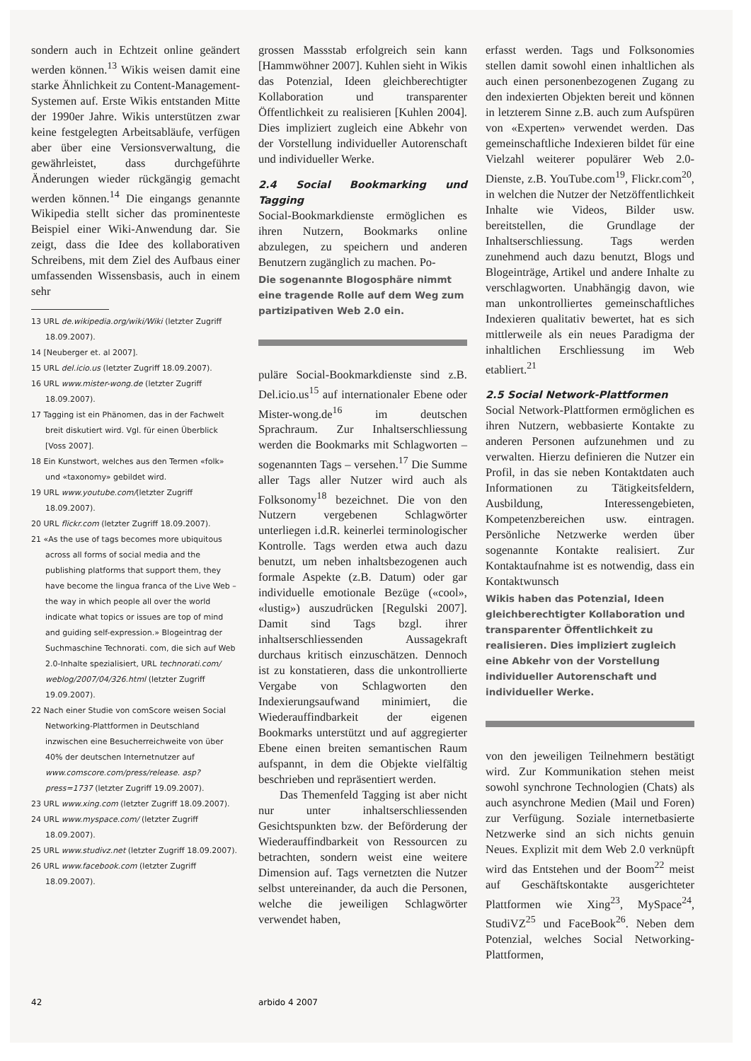sondern auch in Echtzeit online geändert werden können.<sup>13</sup> Wikis weisen damit eine starke Ähnlichkeit zu Content-Management-Systemen auf. Erste Wikis entstanden Mitte der 1990er Jahre. Wikis unterstützen zwar keine festgelegten Arbeitsabläufe, verfügen aber über eine Versionsverwaltung, die gewährleistet, dass durchgeführte Änderungen wieder rückgängig gemacht werden können.<sup>14</sup> Die eingangs genannte Wikipedia stellt sicher das prominenteste Beispiel einer Wiki-Anwendung dar. Sie zeigt, dass die Idee des kollaborativen Schreibens, mit dem Ziel des Aufbaus einer umfassenden Wissensbasis, auch in einem sehr
13 URL de.wikipedia.org/wiki/Wiki (letzter Zugriff 18.09.2007).
14 [Neuberger et. al 2007].
15 URL del.icio.us (letzter Zugriff 18.09.2007).
16 URL www.mister-wong.de (letzter Zugriff 18.09.2007).
17 Tagging ist ein Phänomen, das in der Fachwelt breit diskutiert wird. Vgl. für einen Überblick [Voss 2007].
18 Ein Kunstwort, welches aus den Termen «folk» und «taxonomy» gebildet wird.
19 URL www.youtube.com/(letzter Zugriff 18.09.2007).
20 URL flickr.com (letzter Zugriff 18.09.2007).
21 «As the use of tags becomes more ubiquitous across all forms of social media and the publishing platforms that support them, they have become the lingua franca of the Live Web – the way in which people all over the world indicate what topics or issues are top of mind and guiding self-expression.» Blogeintrag der Suchmaschine Technorati. com, die sich auf Web 2.0-Inhalte spezialisiert, URL technorati.com/ weblog/2007/04/326.html (letzter Zugriff 19.09.2007).
22 Nach einer Studie von comScore weisen Social Networking-Plattformen in Deutschland inzwischen eine Besucherreichweite von über 40% der deutschen Internetnutzer auf www.comscore.com/press/release. asp?press=1737 (letzter Zugriff 19.09.2007).
23 URL www.xing.com (letzter Zugriff 18.09.2007).
24 URL www.myspace.com/ (letzter Zugriff 18.09.2007).
25 URL www.studivz.net (letzter Zugriff 18.09.2007).
26 URL www.facebook.com (letzter Zugriff 18.09.2007).
grossen Massstab erfolgreich sein kann [Hammwöhner 2007]. Kuhlen sieht in Wikis das Potenzial, Ideen gleichberechtigter Kollaboration und transparenter Öffentlichkeit zu realisieren [Kuhlen 2004]. Dies impliziert zugleich eine Abkehr von der Vorstellung individueller Autorenschaft und individueller Werke.
2.4 Social Bookmarking und Tagging
Social-Bookmarkdienste ermöglichen es ihren Nutzern, Bookmarks online abzulegen, zu speichern und anderen Benutzern zugänglich zu machen. Po-
Die sogenannte Blogosphäre nimmt eine tragende Rolle auf dem Weg zum partizipativen Web 2.0 ein.
puläre Social-Bookmarkdienste sind z.B. Del.icio.us<sup>15</sup> auf internationaler Ebene oder Mister-wong.de<sup>16</sup> im deutschen Sprachraum. Zur Inhaltserschliessung werden die Bookmarks mit Schlagworten – sogenannten Tags – versehen.<sup>17</sup> Die Summe aller Tags aller Nutzer wird auch als Folksonomy<sup>18</sup> bezeichnet. Die von den Nutzern vergebenen Schlagwörter unterliegen i.d.R. keinerlei terminologischer Kontrolle. Tags werden etwa auch dazu benutzt, um neben inhaltsbezogenen auch formale Aspekte (z.B. Datum) oder gar individuelle emotionale Bezüge («cool», «lustig») auszudrücken [Regulski 2007]. Damit sind Tags bzgl. ihrer inhaltserschliessenden Aussagekraft durchaus kritisch einzuschätzen. Dennoch ist zu konstatieren, dass die unkontrollierte Vergabe von Schlagworten den Indexierungsaufwand minimiert, die Wiederauffindbarkeit der eigenen Bookmarks unterstützt und auf aggregierter Ebene einen breiten semantischen Raum aufspannt, in dem die Objekte vielfältig beschrieben und repräsentiert werden.
Das Themenfeld Tagging ist aber nicht nur unter inhaltserschliessenden Gesichtspunkten bzw. der Beförderung der Wiederauffindbarkeit von Ressourcen zu betrachten, sondern weist eine weitere Dimension auf. Tags vernetzten die Nutzer selbst untereinander, da auch die Personen, welche die jeweiligen Schlagwörter verwendet haben,
erfasst werden. Tags und Folksonomies stellen damit sowohl einen inhaltlichen als auch einen personenbezogenen Zugang zu den indexierten Objekten bereit und können in letzterem Sinne z.B. auch zum Aufspüren von «Experten» verwendet werden. Das gemeinschaftliche Indexieren bildet für eine Vielzahl weiterer populärer Web 2.0-Dienste, z.B. YouTube.com<sup>19</sup>, Flickr.com<sup>20</sup>, in welchen die Nutzer der Netzöffentlichkeit Inhalte wie Videos, Bilder usw. bereitstellen, die Grundlage der Inhaltserschliessung. Tags werden zunehmend auch dazu benutzt, Blogs und Blogeinträge, Artikel und andere Inhalte zu verschlagworten. Unabhängig davon, wie man unkontrolliertes gemeinschaftliches Indexieren qualitativ bewertet, hat es sich mittlerweile als ein neues Paradigma der inhaltlichen Erschliessung im Web etabliert.<sup>21</sup>
2.5 Social Network-Plattformen
Social Network-Plattformen ermöglichen es ihren Nutzern, webbasierte Kontakte zu anderen Personen aufzunehmen und zu verwalten. Hierzu definieren die Nutzer ein Profil, in das sie neben Kontaktdaten auch Informationen zu Tätigkeitsfeldern, Ausbildung, Interessengebieten, Kompetenzbereichen usw. eintragen. Persönliche Netzwerke werden über sogenannte Kontakte realisiert. Zur Kontaktaufnahme ist es notwendig, dass ein Kontaktwunsch
Wikis haben das Potenzial, Ideen gleichberechtigter Kollaboration und transparenter Öffentlichkeit zu realisieren. Dies impliziert zugleich eine Abkehr von der Vorstellung individueller Autorenschaft und individueller Werke.
von den jeweiligen Teilnehmern bestätigt wird. Zur Kommunikation stehen meist sowohl synchrone Technologien (Chats) als auch asynchrone Medien (Mail und Foren) zur Verfügung. Soziale internetbasierte Netzwerke sind an sich nichts genuin Neues. Explizit mit dem Web 2.0 verknüpft wird das Entstehen und der Boom<sup>22</sup> meist auf Geschäftskontakte ausgerichteter Plattformen wie Xing<sup>23</sup>, MySpace<sup>24</sup>, StudiVZ<sup>25</sup> und FaceBook<sup>26</sup>. Neben dem Potenzial, welches Social Networking-Plattformen,
42 arbido 4 2007